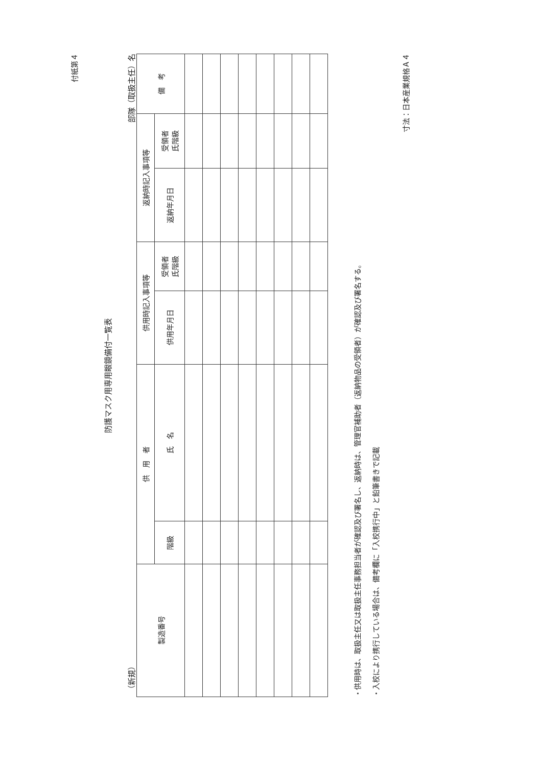付紙第４
防護マスク用専用眼鏡備付一覧表
（新規） 部隊（取扱主任）名
| 製造番号 | 供 用 者 | | 供用時記入事項等 | | 返納時記入事項等 | | 備 考 |
| --- | --- | --- | --- | --- | --- | --- | --- |
| | 階級 | 氏 名 | 供用年月日 | 受領者 氏階級 | 返納年月日 | 受領者 氏階級 | |
・供用時は、取扱主任又は取扱主任事務担当者が確認及び署名し、返納時は、管理官補助者（返納物品の受領者）が確認及び署名する。
・入校により携行している場合は、備考欄に「入校携行中」と鉛筆書きで記載
寸法：日本産業規格Ａ４